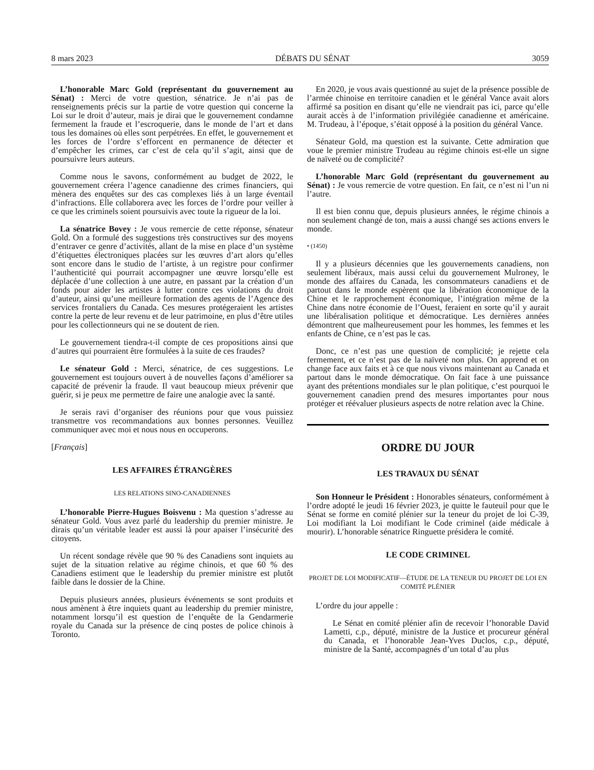8 mars 2023 DÉBATS DU SÉNAT 3059
L’honorable Marc Gold (représentant du gouvernement au Sénat) : Merci de votre question, sénatrice. Je n’ai pas de renseignements précis sur la partie de votre question qui concerne la Loi sur le droit d’auteur, mais je dirai que le gouvernement condamne fermement la fraude et l’escroquerie, dans le monde de l’art et dans tous les domaines où elles sont perpétrées. En effet, le gouvernement et les forces de l’ordre s’efforcent en permanence de détecter et d’empêcher les crimes, car c’est de cela qu’il s’agit, ainsi que de poursuivre leurs auteurs.
Comme nous le savons, conformément au budget de 2022, le gouvernement créera l’agence canadienne des crimes financiers, qui mènera des enquêtes sur des cas complexes liés à un large éventail d’infractions. Elle collaborera avec les forces de l’ordre pour veiller à ce que les criminels soient poursuivis avec toute la rigueur de la loi.
La sénatrice Bovey : Je vous remercie de cette réponse, sénateur Gold. On a formulé des suggestions très constructives sur des moyens d’entraver ce genre d’activités, allant de la mise en place d’un système d’étiquettes électroniques placées sur les œuvres d’art alors qu’elles sont encore dans le studio de l’artiste, à un registre pour confirmer l’authenticité qui pourrait accompagner une œuvre lorsqu’elle est déplacée d’une collection à une autre, en passant par la création d’un fonds pour aider les artistes à lutter contre ces violations du droit d’auteur, ainsi qu’une meilleure formation des agents de l’Agence des services frontaliers du Canada. Ces mesures protégeraient les artistes contre la perte de leur revenu et de leur patrimoine, en plus d’être utiles pour les collectionneurs qui ne se doutent de rien.
Le gouvernement tiendra-t-il compte de ces propositions ainsi que d’autres qui pourraient être formulées à la suite de ces fraudes?
Le sénateur Gold : Merci, sénatrice, de ces suggestions. Le gouvernement est toujours ouvert à de nouvelles façons d’améliorer sa capacité de prévenir la fraude. Il vaut beaucoup mieux prévenir que guérir, si je peux me permettre de faire une analogie avec la santé.
Je serais ravi d’organiser des réunions pour que vous puissiez transmettre vos recommandations aux bonnes personnes. Veuillez communiquer avec moi et nous nous en occuperons.
[Français]
LES AFFAIRES ÉTRANGÈRES
LES RELATIONS SINO-CANADIENNES
L’honorable Pierre-Hugues Boisvenu : Ma question s’adresse au sénateur Gold. Vous avez parlé du leadership du premier ministre. Je dirais qu’un véritable leader est aussi là pour apaiser l’insécurité des citoyens.
Un récent sondage révèle que 90 % des Canadiens sont inquiets au sujet de la situation relative au régime chinois, et que 60 % des Canadiens estiment que le leadership du premier ministre est plutôt faible dans le dossier de la Chine.
Depuis plusieurs années, plusieurs événements se sont produits et nous amènent à être inquiets quant au leadership du premier ministre, notamment lorsqu’il est question de l’enquête de la Gendarmerie royale du Canada sur la présence de cinq postes de police chinois à Toronto.
En 2020, je vous avais questionné au sujet de la présence possible de l’armée chinoise en territoire canadien et le général Vance avait alors affirmé sa position en disant qu’elle ne viendrait pas ici, parce qu’elle aurait accès à de l’information privilégiée canadienne et américaine. M. Trudeau, à l’époque, s’était opposé à la position du général Vance.
Sénateur Gold, ma question est la suivante. Cette admiration que voue le premier ministre Trudeau au régime chinois est-elle un signe de naïveté ou de complicité?
L’honorable Marc Gold (représentant du gouvernement au Sénat) : Je vous remercie de votre question. En fait, ce n’est ni l’un ni l’autre.
Il est bien connu que, depuis plusieurs années, le régime chinois a non seulement changé de ton, mais a aussi changé ses actions envers le monde.
• (1450)
Il y a plusieurs décennies que les gouvernements canadiens, non seulement libéraux, mais aussi celui du gouvernement Mulroney, le monde des affaires du Canada, les consommateurs canadiens et de partout dans le monde espèrent que la libération économique de la Chine et le rapprochement économique, l’intégration même de la Chine dans notre économie de l’Ouest, feraient en sorte qu’il y aurait une libéralisation politique et démocratique. Les dernières années démontrent que malheureusement pour les hommes, les femmes et les enfants de Chine, ce n’est pas le cas.
Donc, ce n’est pas une question de complicité; je rejette cela fermement, et ce n’est pas de la naïveté non plus. On apprend et on change face aux faits et à ce que nous vivons maintenant au Canada et partout dans le monde démocratique. On fait face à une puissance ayant des prétentions mondiales sur le plan politique, c’est pourquoi le gouvernement canadien prend des mesures importantes pour nous protéger et réévaluer plusieurs aspects de notre relation avec la Chine.
ORDRE DU JOUR
LES TRAVAUX DU SÉNAT
Son Honneur le Président : Honorables sénateurs, conformément à l’ordre adopté le jeudi 16 février 2023, je quitte le fauteuil pour que le Sénat se forme en comité plénier sur la teneur du projet de loi C-39, Loi modifiant la Loi modifiant le Code criminel (aide médicale à mourir). L’honorable sénatrice Ringuette présidera le comité.
LE CODE CRIMINEL
PROJET DE LOI MODIFICATIF—ÉTUDE DE LA TENEUR DU PROJET DE LOI EN COMITÉ PLÉNIER
L’ordre du jour appelle :
Le Sénat en comité plénier afin de recevoir l’honorable David Lametti, c.p., député, ministre de la Justice et procureur général du Canada, et l’honorable Jean-Yves Duclos, c.p., député, ministre de la Santé, accompagnés d’un total d’au plus